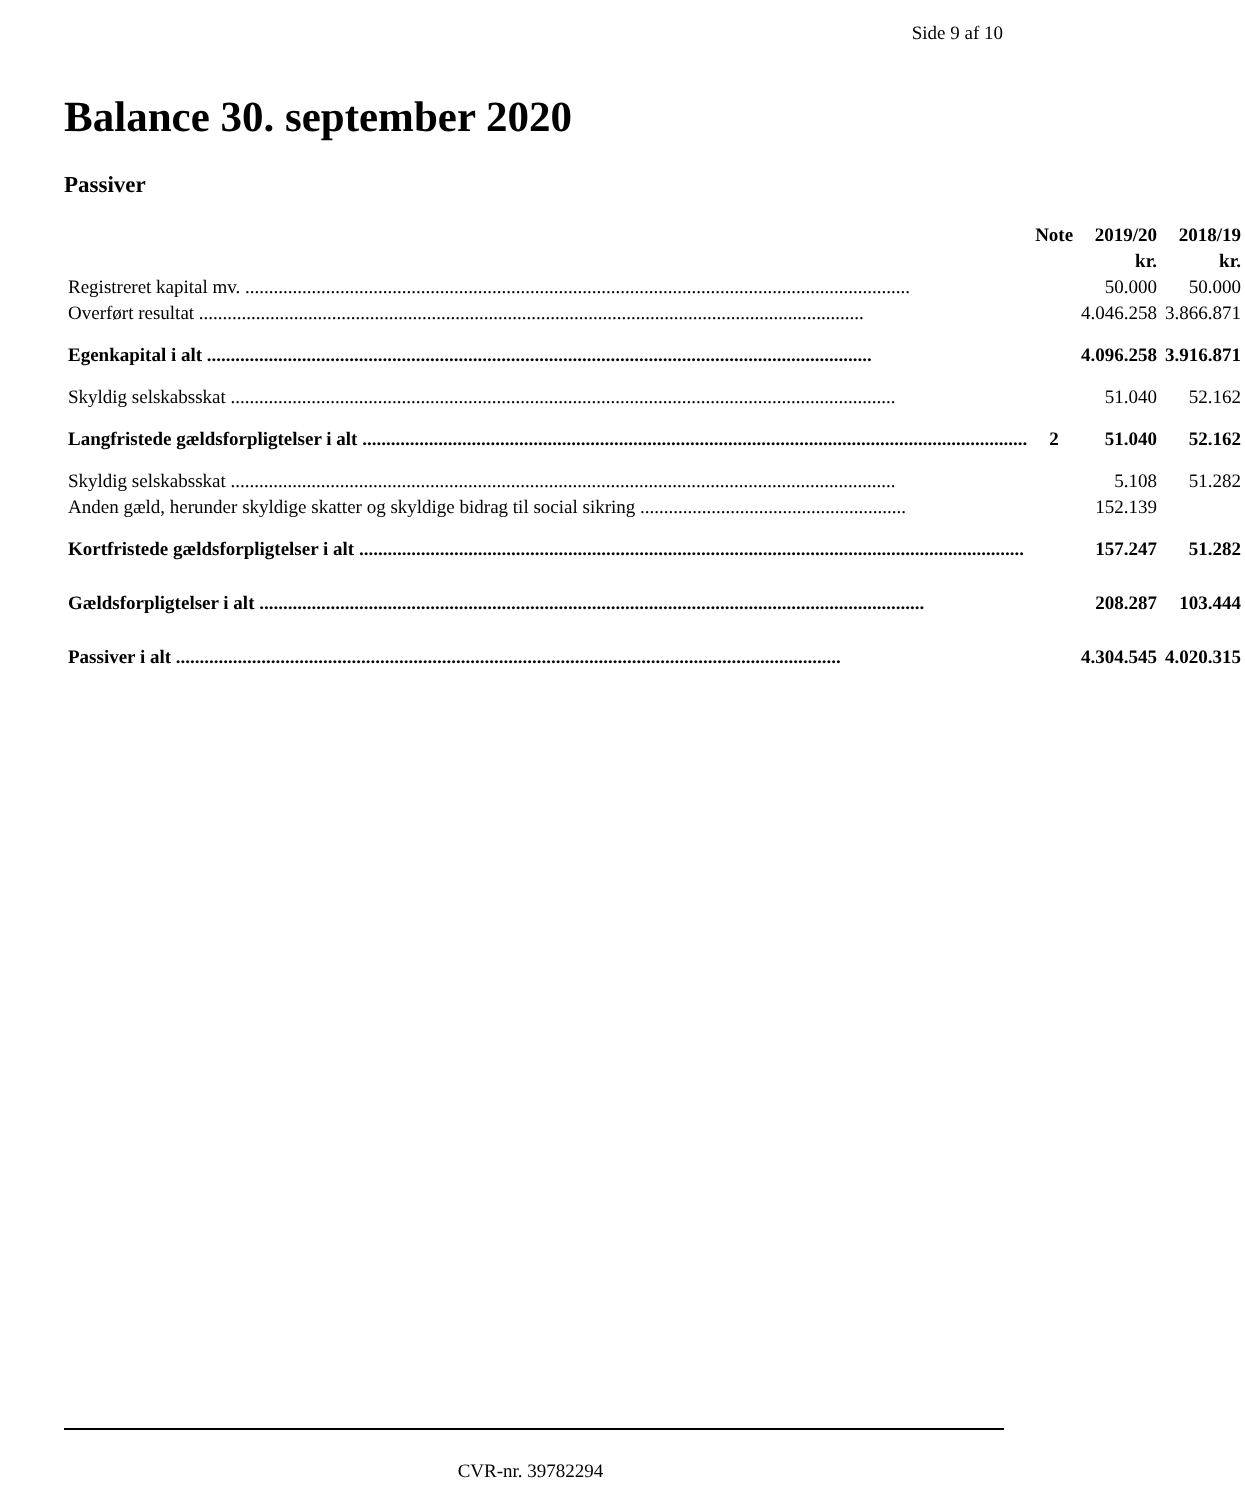Side 9 af 10
Balance 30. september 2020
Passiver
| | Note | 2019/20 | 2018/19 |
| --- | --- | --- | --- |
| | | kr. | kr. |
| Registreret kapital mv. | | 50.000 | 50.000 |
| Overført resultat | | 4.046.258 | 3.866.871 |
| Egenkapital i alt | | 4.096.258 | 3.916.871 |
| Skyldig selskabsskat | | 51.040 | 52.162 |
| Langfristede gældsforpligtelser i alt | 2 | 51.040 | 52.162 |
| Skyldig selskabsskat | | 5.108 | 51.282 |
| Anden gæld, herunder skyldige skatter og skyldige bidrag til social sikring ........................................................ | | 152.139 | |
| Kortfristede gældsforpligtelser i alt | | 157.247 | 51.282 |
| Gældsforpligtelser i alt | | 208.287 | 103.444 |
| Passiver i alt | | 4.304.545 | 4.020.315 |
CVR-nr. 39782294